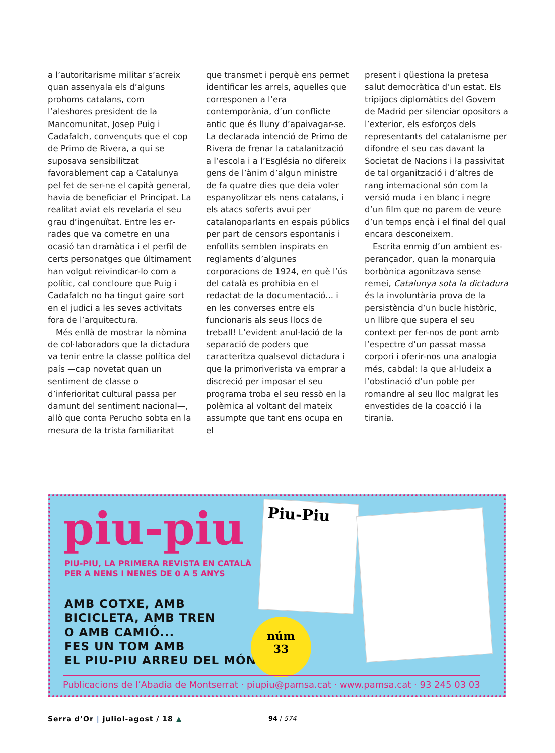a l’autoritarisme militar s’acreix quan assenyala els d’alguns prohoms catalans, com l’aleshores president de la Mancomunitat, Josep Puig i Cadafalch, convençuts que el cop de Primo de Rivera, a qui se suposava sensibilitzat favorablement cap a Catalunya pel fet de ser-ne el capità general, havia de beneficiar el Prin­cipat. La realitat aviat els revelaria el seu grau d’ingenuïtat. Entre les er­rades que va cometre en una ocasió tan dramàtica i el perfil de certs per­sonatges que últimament han vol­gut reivindicar-lo com a polític, cal concloure que Puig i Cadafalch no ha tingut gaire sort en el judici a les se­ves activitats fora de l’arquitectura.
Més enllà de mostrar la nòmina de col·laboradors que la dictadura va tenir entre la classe política del país —cap novetat quan un sentiment de classe o d’inferioritat cultural passa per damunt del sentiment nacio­nal—, allò que conta Perucho sobta en la mesura de la trista familiaritat
que transmet i perquè ens permet identificar les arrels, aquelles que corresponen a l’era contemporània, d’un conflicte antic que és lluny d’apaivagar-se. La declarada inten­ció de Primo de Rivera de frenar la catalanització a l’escola i a l’Església no difereix gens de l’ànim d’algun ministre de fa quatre dies que deia voler espanyolitzar els nens catalans, i els atacs soferts avui per catalano­parlants en espais públics per part de censors espontanis i enfollits semblen inspirats en reglaments d’algunes corporacions de 1924, en què l’ús del català es prohibia en el redactat de la documenta­ció... i en les converses entre els funcionaris als seus llocs de treball! L’evident anul·lació de la separació de poders que caracteritza qualsevol dictadura i que la primoriverista va emprar a discreció per imposar el seu programa troba el seu ressò en la polèmica al voltant del mateix assumpte que tant ens ocupa en el
present i qüestiona la pretesa salut democràtica d’un estat. Els tripijocs diplomàtics del Govern de Madrid per silenciar opositors a l’exterior, els esforços dels representants del catalanisme per difondre el seu cas davant la Societat de Nacions i la passivitat de tal organització i d’al­tres de rang internacional són com la versió muda i en blanc i negre d’un film que no parem de veure d’un temps ençà i el final del qual encara desconeixem.
Escrita enmig d’un ambient es­perançador, quan la monarquia borbònica agonitzava sense remei, Catalunya sota la dictadura és la involuntària prova de la persistència d’un bucle històric, un llibre que supera el seu context per fer-nos de pont amb l’espectre d’un passat massa corpori i oferir-nos una ana­logia més, cabdal: la que al·ludeix a l’obstinació d’un poble per romandre al seu lloc malgrat les envestides de la coacció i la tirania.
piu-piu
PIU-PIU, LA PRIMERA REVISTA EN CATALÀ
PER A NENS I NENES DE 0 A 5 ANYS
AMB COTXE, AMB
BICICLETA, AMB TREN
O AMB CAMIÓ...
FES UN TOM AMB
EL PIU-PIU ARREU DEL MÓN!
Piu-Piu
núm
33
Publicacions de l’Abadia de Montserrat · piupiu@pamsa.cat · www.pamsa.cat · 93 245 03 03
Serra d’Or | juliol-agost / 18 ▲
94 / 574